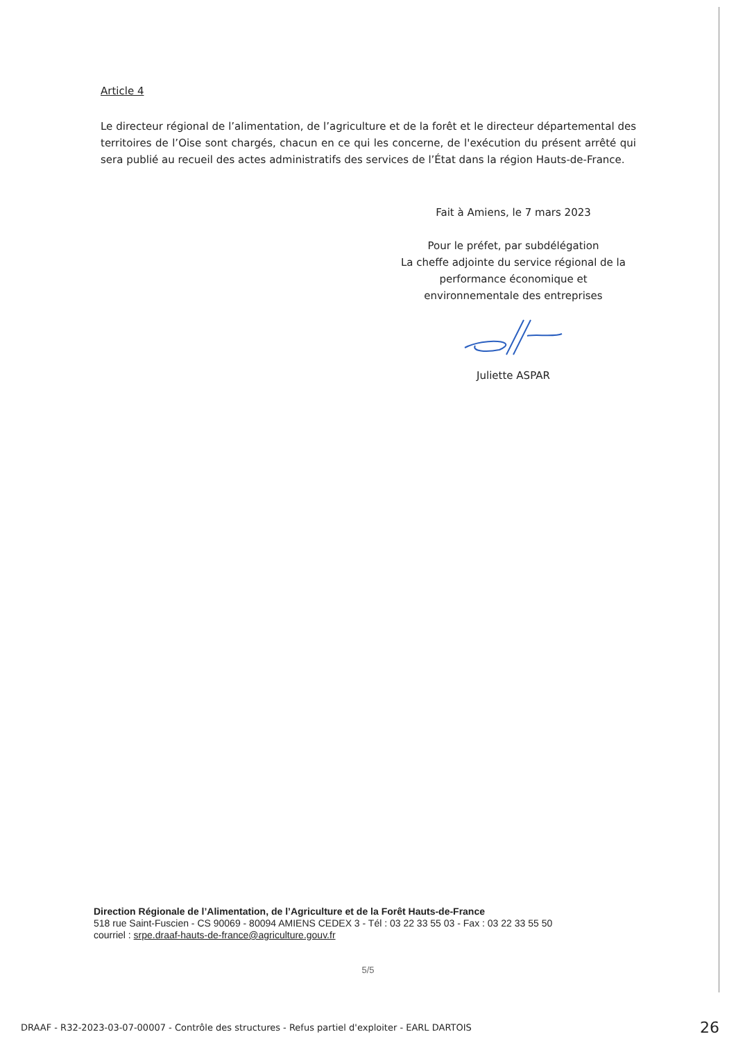Article 4
Le directeur régional de l’alimentation, de l’agriculture et de la forêt et le directeur départemental des territoires de l’Oise sont chargés, chacun en ce qui les concerne, de l'exécution du présent arrêté qui sera publié au recueil des actes administratifs des services de l’État dans la région Hauts-de-France.
Fait à Amiens, le 7 mars 2023
Pour le préfet, par subdélégation
La cheffe adjointe du service régional de la performance économique et
environnementale des entreprises
Juliette ASPAR
Direction Régionale de l’Alimentation, de l’Agriculture et de la Forêt Hauts-de-France
518 rue Saint-Fuscien - CS 90069 - 80094 AMIENS CEDEX 3 - Tél : 03 22 33 55 03 - Fax : 03 22 33 55 50
courriel : srpe.draaf-hauts-de-france@agriculture.gouv.fr
5/5
DRAAF - R32-2023-03-07-00007 - Contrôle des structures - Refus partiel d'exploiter - EARL DARTOIS 26